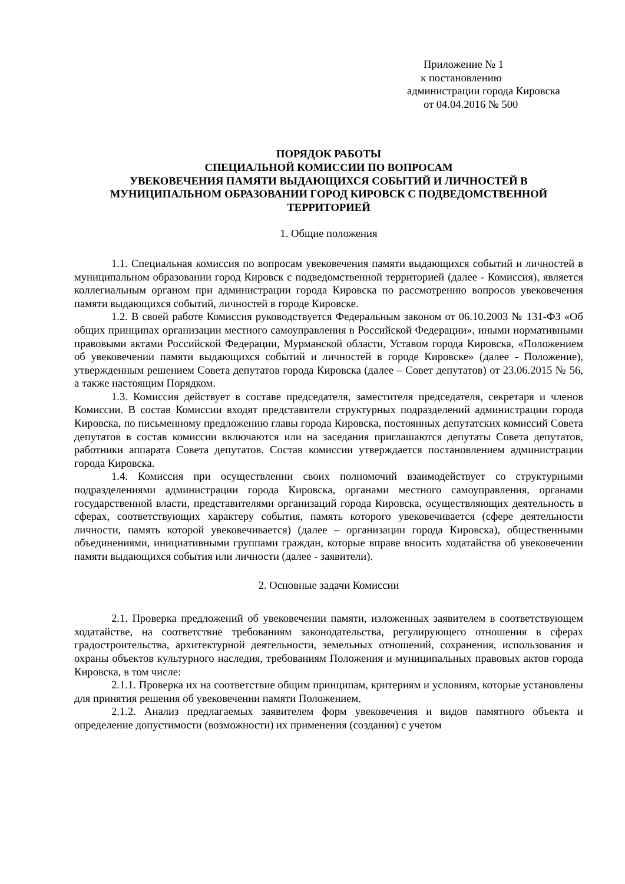Приложение № 1
к постановлению
администрации города Кировска
от 04.04.2016 № 500
ПОРЯДОК РАБОТЫ
СПЕЦИАЛЬНОЙ КОМИССИИ ПО ВОПРОСАМ
УВЕКОВЕЧЕНИЯ ПАМЯТИ ВЫДАЮЩИХСЯ СОБЫТИЙ И ЛИЧНОСТЕЙ В МУНИЦИПАЛЬНОМ ОБРАЗОВАНИИ ГОРОД КИРОВСК С ПОДВЕДОМСТВЕННОЙ ТЕРРИТОРИЕЙ
1. Общие положения
1.1. Специальная комиссия по вопросам увековечения памяти выдающихся событий и личностей в муниципальном образовании город Кировск с подведомственной территорией (далее - Комиссия), является коллегиальным органом при администрации города Кировска по рассмотрению вопросов увековечения памяти выдающихся событий, личностей в городе Кировске.
1.2. В своей работе Комиссия руководствуется Федеральным законом от 06.10.2003 № 131-ФЗ «Об общих принципах организации местного самоуправления в Российской Федерации», иными нормативными правовыми актами Российской Федерации, Мурманской области, Уставом города Кировска, «Положением об увековечении памяти выдающихся событий и личностей в городе Кировске» (далее - Положение), утвержденным решением Совета депутатов города Кировска (далее – Совет депутатов) от 23.06.2015 № 56, а также настоящим Порядком.
1.3. Комиссия действует в составе председателя, заместителя председателя, секретаря и членов Комиссии. В состав Комиссии входят представители структурных подразделений администрации города Кировска, по письменному предложению главы города Кировска, постоянных депутатских комиссий Совета депутатов в состав комиссии включаются или на заседания приглашаются депутаты Совета депутатов, работники аппарата Совета депутатов. Состав комиссии утверждается постановлением администрации города Кировска.
1.4. Комиссия при осуществлении своих полномочий взаимодействует со структурными подразделениями администрации города Кировска, органами местного самоуправления, органами государственной власти, представителями организаций города Кировска, осуществляющих деятельность в сферах, соответствующих характеру события, память которого увековечивается (сфере деятельности личности, память которой увековечивается) (далее – организации города Кировска), общественными объединениями, инициативными группами граждан, которые вправе вносить ходатайства об увековечении памяти выдающихся события или личности (далее - заявители).
2. Основные задачи Комиссии
2.1. Проверка предложений об увековечении памяти, изложенных заявителем в соответствующем ходатайстве, на соответствие требованиям законодательства, регулирующего отношения в сферах градостроительства, архитектурной деятельности, земельных отношений, сохранения, использования и охраны объектов культурного наследия, требованиям Положения и муниципальных правовых актов города Кировска, в том числе:
2.1.1. Проверка их на соответствие общим принципам, критериям и условиям, которые установлены для принятия решения об увековечении памяти Положением.
2.1.2. Анализ предлагаемых заявителем форм увековечения и видов памятного объекта и определение допустимости (возможности) их применения (создания) с учетом